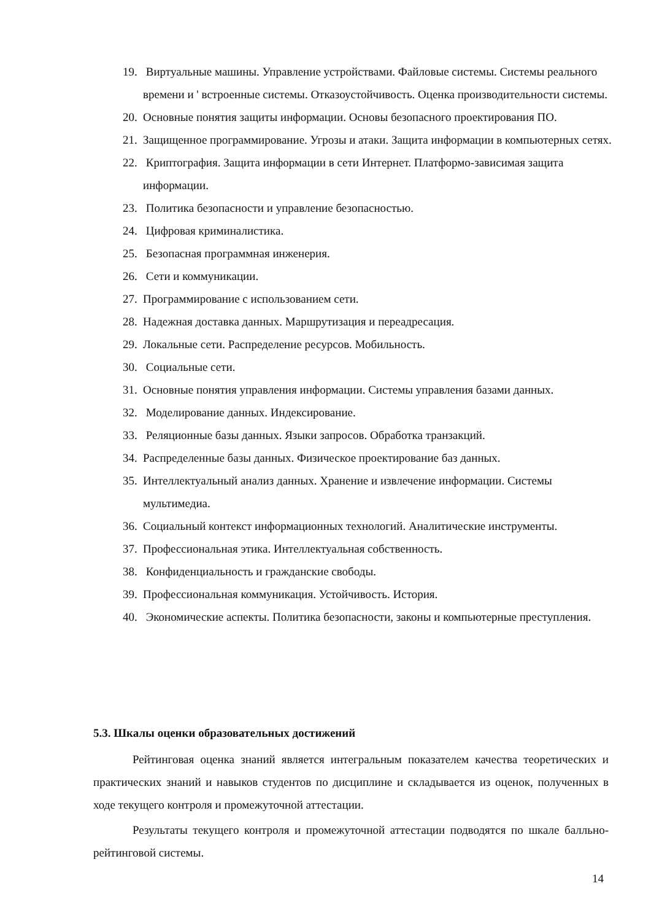19. Виртуальные машины. Управление устройствами. Файловые системы. Системы реального времени и ' встроенные системы. Отказоустойчивость. Оценка производительности системы.
20. Основные понятия защиты информации. Основы безопасного проектирования ПО.
21. Защищенное программирование. Угрозы и атаки. Защита информации в компьютерных сетях.
22. Криптография. Защита информации в сети Интернет. Платформо-зависимая защита информации.
23. Политика безопасности и управление безопасностью.
24. Цифровая криминалистика.
25. Безопасная программная инженерия.
26. Сети и коммуникации.
27. Программирование с использованием сети.
28. Надежная доставка данных. Маршрутизация и переадресация.
29. Локальные сети. Распределение ресурсов. Мобильность.
30. Социальные сети.
31. Основные понятия управления информации. Системы управления базами данных.
32. Моделирование данных. Индексирование.
33. Реляционные базы данных. Языки запросов. Обработка транзакций.
34. Распределенные базы данных. Физическое проектирование баз данных.
35. Интеллектуальный анализ данных. Хранение и извлечение информации. Системы мультимедиа.
36. Социальный контекст информационных технологий. Аналитические инструменты.
37. Профессиональная этика. Интеллектуальная собственность.
38. Конфиденциальность и гражданские свободы.
39. Профессиональная коммуникация. Устойчивость. История.
40. Экономические аспекты. Политика безопасности, законы и компьютерные преступления.
5.3. Шкалы оценки образовательных достижений
Рейтинговая оценка знаний является интегральным показателем качества теоретических и практических знаний и навыков студентов по дисциплине и складывается из оценок, полученных в ходе текущего контроля и промежуточной аттестации.
Результаты текущего контроля и промежуточной аттестации подводятся по шкале балльно-рейтинговой системы.
14